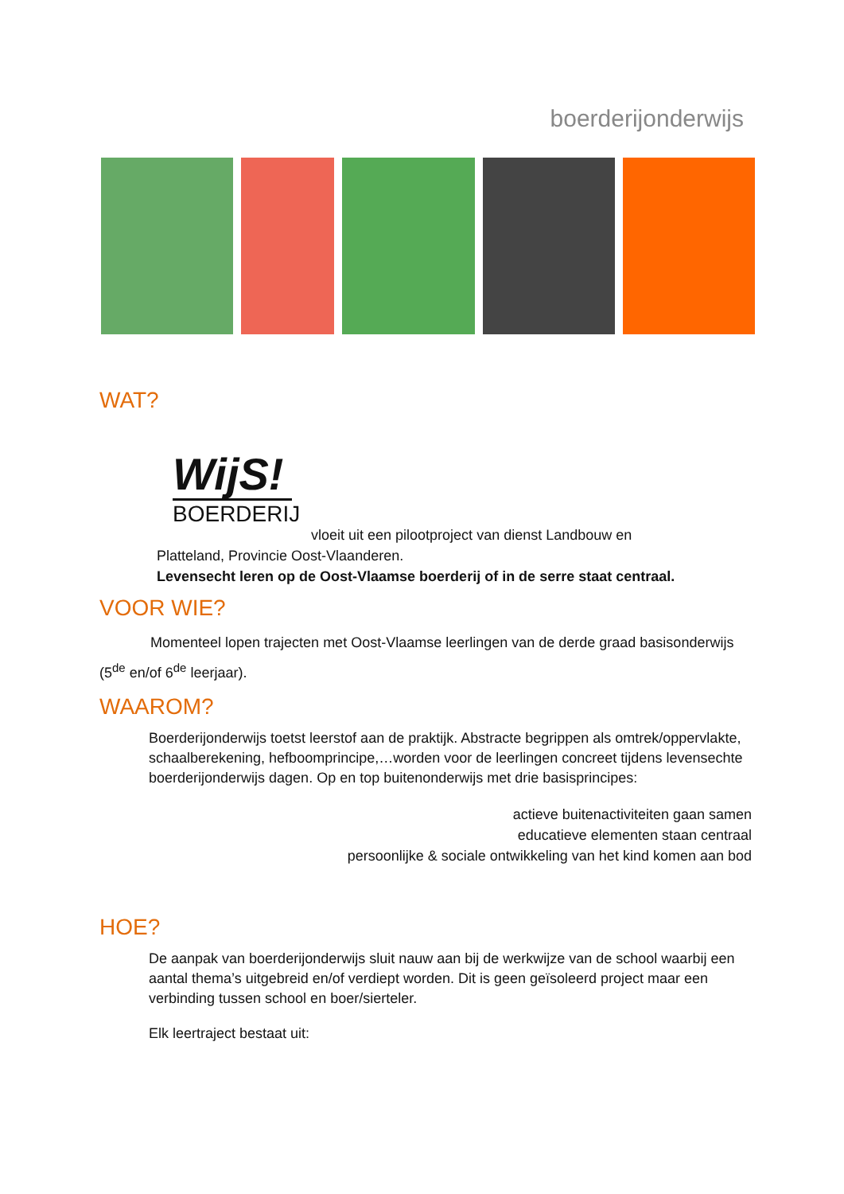boerderijonderwijs
WAT?
WijS!
BOERDERIJ
vloeit uit een pilootproject van dienst Landbouw en
Platteland, Provincie Oost-Vlaanderen.
Levensecht leren op de Oost-Vlaamse boerderij of in de serre staat centraal.
VOOR WIE?
Momenteel lopen trajecten met Oost-Vlaamse leerlingen van de derde graad basisonderwijs (5<sup>de</sup> en/of 6<sup>de</sup> leerjaar).
WAAROM?
Boerderijonderwijs toetst leerstof aan de praktijk. Abstracte begrippen als omtrek/oppervlakte, schaalberekening, hefboomprincipe,…worden voor de leerlingen concreet tijdens levensechte boerderijonderwijs dagen. Op en top buitenonderwijs met drie basisprincipes:
actieve buitenactiviteiten gaan samen
educatieve elementen staan centraal
persoonlijke & sociale ontwikkeling van het kind komen aan bod
HOE?
De aanpak van boerderijonderwijs sluit nauw aan bij de werkwijze van de school waarbij een aantal thema’s uitgebreid en/of verdiept worden. Dit is geen geïsoleerd project maar een verbinding tussen school en boer/sierteler.
Elk leertraject bestaat uit: